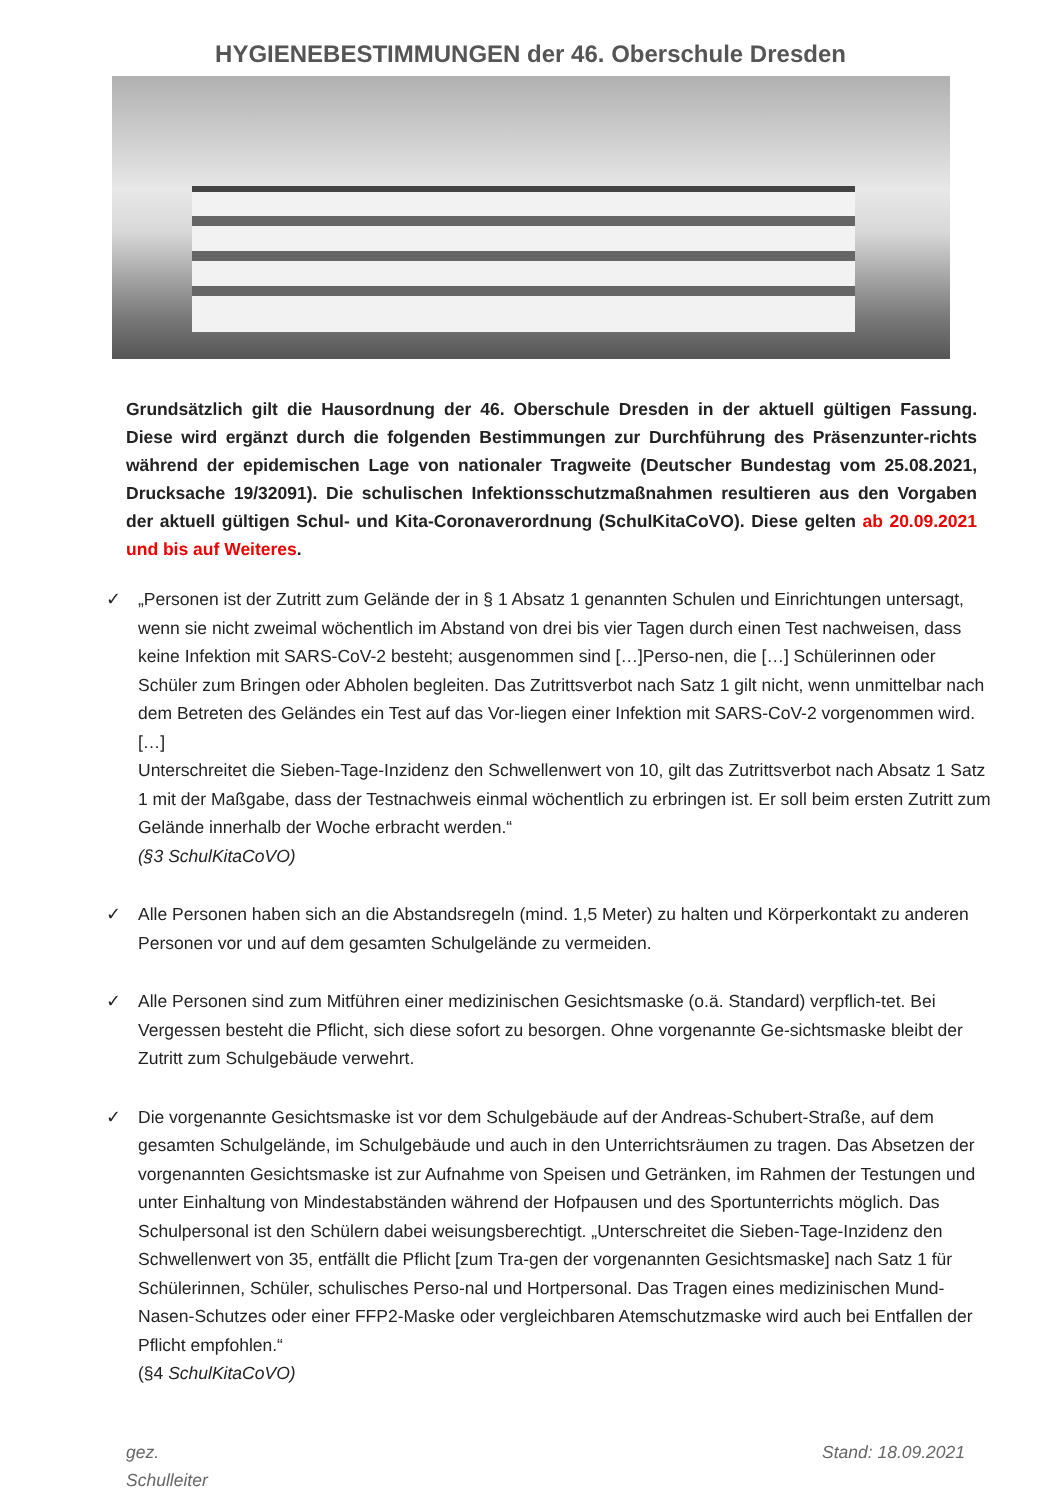HYGIENEBESTIMMUNGEN der 46. Oberschule Dresden
Grundsätzlich gilt die Hausordnung der 46. Oberschule Dresden in der aktuell gültigen Fassung. Diese wird ergänzt durch die folgenden Bestimmungen zur Durchführung des Präsenzunter-richts während der epidemischen Lage von nationaler Tragweite (Deutscher Bundestag vom 25.08.2021, Drucksache 19/32091). Die schulischen Infektionsschutzmaßnahmen resultieren aus den Vorgaben der aktuell gültigen Schul- und Kita-Coronaverordnung (SchulKitaCoVO). Diese gelten ab 20.09.2021 und bis auf Weiteres.
✓ „Personen ist der Zutritt zum Gelände der in § 1 Absatz 1 genannten Schulen und Einrichtungen untersagt, wenn sie nicht zweimal wöchentlich im Abstand von drei bis vier Tagen durch einen Test nachweisen, dass keine Infektion mit SARS-CoV-2 besteht; ausgenommen sind […]Perso-nen, die […] Schülerinnen oder Schüler zum Bringen oder Abholen begleiten. Das Zutrittsverbot nach Satz 1 gilt nicht, wenn unmittelbar nach dem Betreten des Geländes ein Test auf das Vor-liegen einer Infektion mit SARS-CoV-2 vorgenommen wird. […]
Unterschreitet die Sieben-Tage-Inzidenz den Schwellenwert von 10, gilt das Zutrittsverbot nach Absatz 1 Satz 1 mit der Maßgabe, dass der Testnachweis einmal wöchentlich zu erbringen ist. Er soll beim ersten Zutritt zum Gelände innerhalb der Woche erbracht werden.“
(§3 SchulKitaCoVO)
✓ Alle Personen haben sich an die Abstandsregeln (mind. 1,5 Meter) zu halten und Körperkontakt zu anderen Personen vor und auf dem gesamten Schulgelände zu vermeiden.
✓ Alle Personen sind zum Mitführen einer medizinischen Gesichtsmaske (o.ä. Standard) verpflich-tet. Bei Vergessen besteht die Pflicht, sich diese sofort zu besorgen. Ohne vorgenannte Ge-sichtsmaske bleibt der Zutritt zum Schulgebäude verwehrt.
✓ Die vorgenannte Gesichtsmaske ist vor dem Schulgebäude auf der Andreas-Schubert-Straße, auf dem gesamten Schulgelände, im Schulgebäude und auch in den Unterrichtsräumen zu tragen. Das Absetzen der vorgenannten Gesichtsmaske ist zur Aufnahme von Speisen und Getränken, im Rahmen der Testungen und unter Einhaltung von Mindestabständen während der Hofpausen und des Sportunterrichts möglich. Das Schulpersonal ist den Schülern dabei weisungsberechtigt. „Unterschreitet die Sieben-Tage-Inzidenz den Schwellenwert von 35, entfällt die Pflicht [zum Tra-gen der vorgenannten Gesichtsmaske] nach Satz 1 für Schülerinnen, Schüler, schulisches Perso-nal und Hortpersonal. Das Tragen eines medizinischen Mund-Nasen-Schutzes oder einer FFP2-Maske oder vergleichbaren Atemschutzmaske wird auch bei Entfallen der Pflicht empfohlen.“
(§4 SchulKitaCoVO)
gez.
Schulleiter
Stand: 18.09.2021